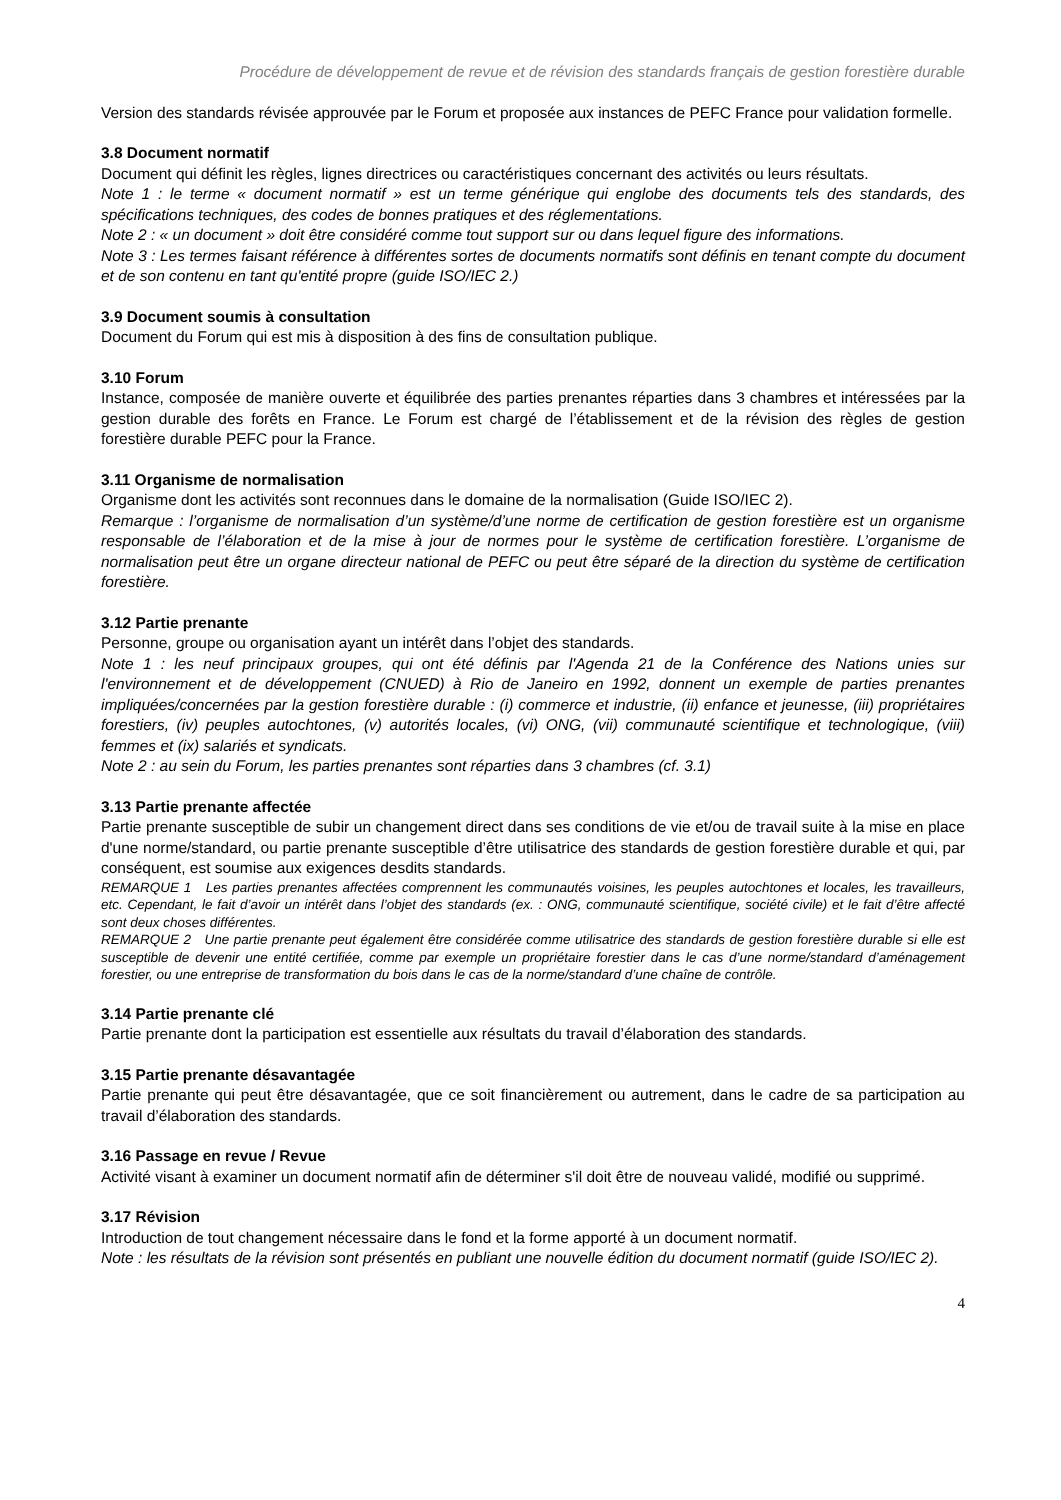Procédure de développement de revue et de révision des standards français de gestion forestière durable
Version des standards révisée approuvée par le Forum et proposée aux instances de PEFC France pour validation formelle.
3.8 Document normatif
Document qui définit les règles, lignes directrices ou caractéristiques concernant des activités ou leurs résultats.
Note 1 : le terme « document normatif » est un terme générique qui englobe des documents tels des standards, des spécifications techniques, des codes de bonnes pratiques et des réglementations.
Note 2 : « un document » doit être considéré comme tout support sur ou dans lequel figure des informations.
Note 3 : Les termes faisant référence à différentes sortes de documents normatifs sont définis en tenant compte du document et de son contenu en tant qu'entité propre (guide ISO/IEC 2.)
3.9 Document soumis à consultation
Document du Forum qui est mis à disposition à des fins de consultation publique.
3.10 Forum
Instance, composée de manière ouverte et équilibrée des parties prenantes réparties dans 3 chambres et intéressées par la gestion durable des forêts en France. Le Forum est chargé de l’établissement et de la révision des règles de gestion forestière durable PEFC pour la France.
3.11 Organisme de normalisation
Organisme dont les activités sont reconnues dans le domaine de la normalisation (Guide ISO/IEC 2).
Remarque : l’organisme de normalisation d’un système/d’une norme de certification de gestion forestière est un organisme responsable de l’élaboration et de la mise à jour de normes pour le système de certification forestière. L’organisme de normalisation peut être un organe directeur national de PEFC ou peut être séparé de la direction du système de certification forestière.
3.12 Partie prenante
Personne, groupe ou organisation ayant un intérêt dans l’objet des standards.
Note 1 : les neuf principaux groupes, qui ont été définis par l'Agenda 21 de la Conférence des Nations unies sur l'environnement et de développement (CNUED) à Rio de Janeiro en 1992, donnent un exemple de parties prenantes impliquées/concernées par la gestion forestière durable : (i) commerce et industrie, (ii) enfance et jeunesse, (iii) propriétaires forestiers, (iv) peuples autochtones, (v) autorités locales, (vi) ONG, (vii) communauté scientifique et technologique, (viii) femmes et (ix) salariés et syndicats.
Note 2 : au sein du Forum, les parties prenantes sont réparties dans 3 chambres (cf. 3.1)
3.13 Partie prenante affectée
Partie prenante susceptible de subir un changement direct dans ses conditions de vie et/ou de travail suite à la mise en place d'une norme/standard, ou partie prenante susceptible d’être utilisatrice des standards de gestion forestière durable et qui, par conséquent, est soumise aux exigences desdits standards.
REMARQUE 1 Les parties prenantes affectées comprennent les communautés voisines, les peuples autochtones et locales, les travailleurs, etc. Cependant, le fait d’avoir un intérêt dans l’objet des standards (ex. : ONG, communauté scientifique, société civile) et le fait d’être affecté sont deux choses différentes.
REMARQUE 2 Une partie prenante peut également être considérée comme utilisatrice des standards de gestion forestière durable si elle est susceptible de devenir une entité certifiée, comme par exemple un propriétaire forestier dans le cas d’une norme/standard d’aménagement forestier, ou une entreprise de transformation du bois dans le cas de la norme/standard d’une chaîne de contrôle.
3.14 Partie prenante clé
Partie prenante dont la participation est essentielle aux résultats du travail d’élaboration des standards.
3.15 Partie prenante désavantagée
Partie prenante qui peut être désavantagée, que ce soit financièrement ou autrement, dans le cadre de sa participation au travail d’élaboration des standards.
3.16 Passage en revue / Revue
Activité visant à examiner un document normatif afin de déterminer s'il doit être de nouveau validé, modifié ou supprimé.
3.17 Révision
Introduction de tout changement nécessaire dans le fond et la forme apporté à un document normatif.
Note : les résultats de la révision sont présentés en publiant une nouvelle édition du document normatif (guide ISO/IEC 2).
4